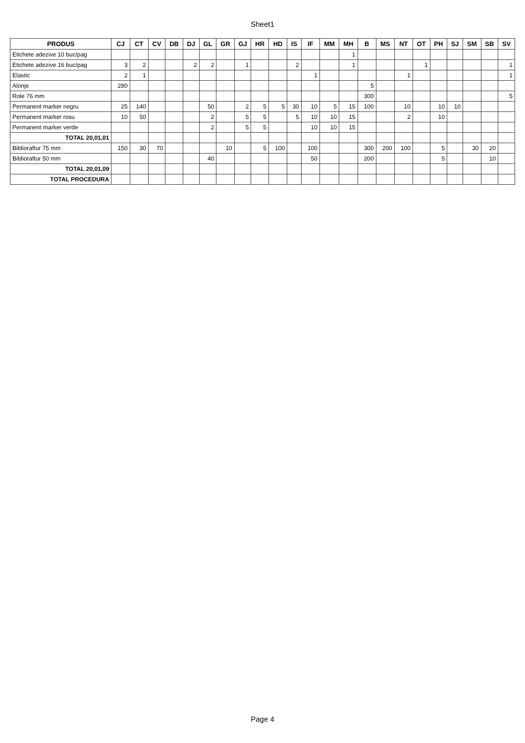Sheet1
| PRODUS | CJ | CT | CV | DB | DJ | GL | GR | GJ | HR | HD | IS | IF | MM | MH | B | MS | NT | OT | PH | SJ | SM | SB | SV |
| --- | --- | --- | --- | --- | --- | --- | --- | --- | --- | --- | --- | --- | --- | --- | --- | --- | --- | --- | --- | --- | --- | --- | --- |
| Etichete adezive 10 buc/pag | | | | | | | | | | | | | | 1 | | | | | | | | | |
| Etichete adezive 16 buc/pag | 3 | 2 | | | 2 | 2 | | 1 | | | 2 | | | 1 | | | | 1 | | | | | 1 |
| Elastic | 2 | 1 | | | | | | | | | | 1 | | | | | 1 | | | | | | 1 |
| Alonje | 280 | | | | | | | | | | | | | | 5 | | | | | | | | |
| Role 76 mm | | | | | | | | | | | | | | | 300 | | | | | | | | 5 |
| Permanent marker negru | 25 | 140 | | | | 50 | | 2 | 5 | 5 | 30 | 10 | 5 | 15 | 100 | | 10 | | 10 | 10 | | | |
| Permanent marker rosu | 10 | 50 | | | | 2 | | 5 | 5 | | 5 | 10 | 10 | 15 | | | 2 | | 10 | | | | |
| Permanent marker verde | | | | | | 2 | | 5 | 5 | | | 10 | 10 | 15 | | | | | | | | | |
| TOTAL 20,01,01 | | | | | | | | | | | | | | | | | | | | | | | |
| Biblioraftur 75 mm | 150 | 30 | 70 | | | | 10 | | 5 | 100 | | 100 | | | 300 | 200 | 100 | | 5 | | 30 | 20 | |
| Biblioraftur 50 mm | | | | | | 40 | | | | | | 50 | | | 200 | | | | 5 | | | 10 | |
| TOTAL 20,01,09 | | | | | | | | | | | | | | | | | | | | | | | |
| TOTAL PROCEDURA | | | | | | | | | | | | | | | | | | | | | | | |
Page 4